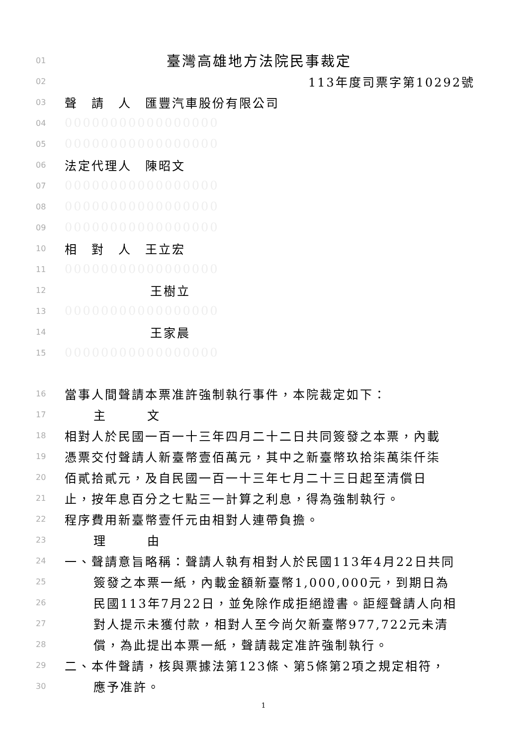01 臺灣高雄地方法院民事裁定
02 113年度司票字第10292號
03 聲　請　人　匯豐汽車股份有限公司
04 00000000000000000
05 00000000000000000
06 法定代理人　陳昭文
07 00000000000000000
08 00000000000000000
09 00000000000000000
10 相　對　人　王立宏
11 00000000000000000
12 王樹立
13 00000000000000000
14 王家晨
15 00000000000000000
16 當事人間聲請本票准許強制執行事件，本院裁定如下：
17 主　　　文
18 相對人於民國一百一十三年四月二十二日共同簽發之本票，內載
19 憑票交付聲請人新臺幣壹佰萬元，其中之新臺幣玖拾柒萬柒仟柒
20 佰貳拾貳元，及自民國一百一十三年七月二十三日起至清償日
21 止，按年息百分之七點三一計算之利息，得為強制執行。
22 程序費用新臺幣壹仟元由相對人連帶負擔。
23 理　　　由
24 一、聲請意旨略稱：聲請人執有相對人於民國113年4月22日共同
25 簽發之本票一紙，內載金額新臺幣1,000,000元，到期日為
26 民國113年7月22日，並免除作成拒絕證書。詎經聲請人向相
27 對人提示未獲付款，相對人至今尚欠新臺幣977,722元未清
28 償，為此提出本票一紙，聲請裁定准許強制執行。
29 二、本件聲請，核與票據法第123條、第5條第2項之規定相符，
30 應予准許。
1